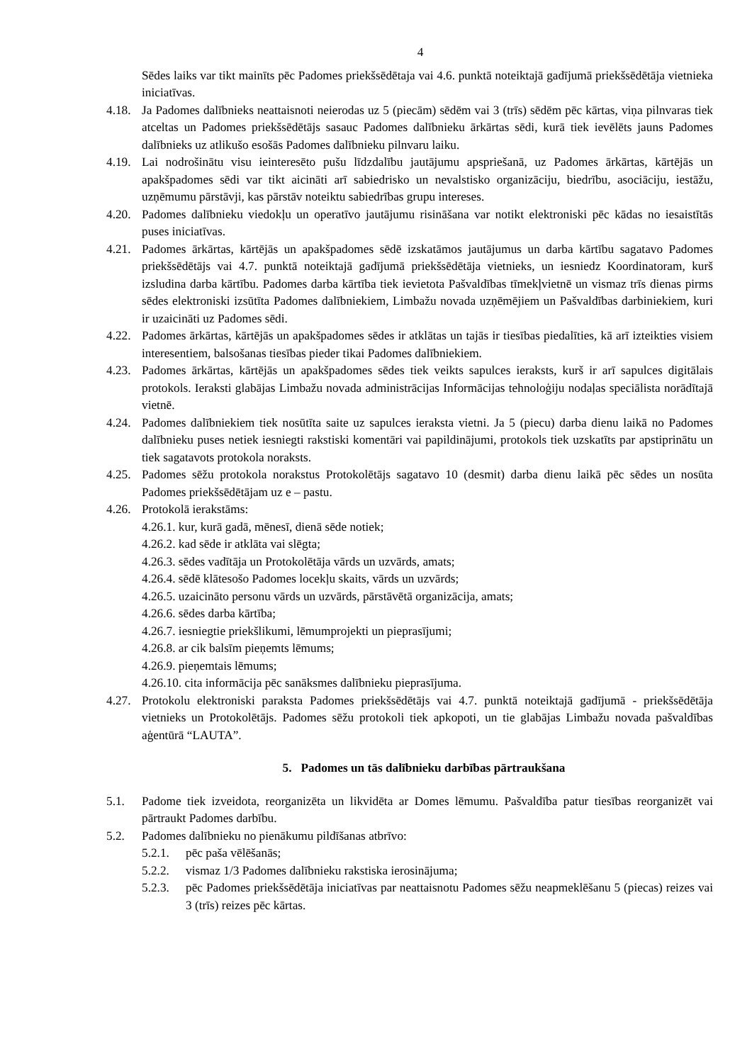4
Sēdes laiks var tikt mainīts pēc Padomes priekšsēdētaja vai 4.6. punktā noteiktajā gadījumā priekšsēdētāja vietnieka iniciatīvas.
4.18.
Ja Padomes dalībnieks neattaisnoti neierodas uz 5 (piecām) sēdēm vai 3 (trīs) sēdēm pēc kārtas, viņa pilnvaras tiek atceltas un Padomes priekšsēdētājs sasauc Padomes dalībnieku ārkārtas sēdi, kurā tiek ievēlēts jauns Padomes dalībnieks uz atlikušo esošās Padomes dalībnieku pilnvaru laiku.
4.19.
Lai nodrošinātu visu ieinteresēto pušu līdzdalību jautājumu apspriešanā, uz Padomes ārkārtas, kārtējās un apakšpadomes sēdi var tikt aicināti arī sabiedrisko un nevalstisko organizāciju, biedrību, asociāciju, iestāžu, uzņēmumu pārstāvji, kas pārstāv noteiktu sabiedrības grupu intereses.
4.20.
Padomes dalībnieku viedokļu un operatīvo jautājumu risināšana var notikt elektroniski pēc kādas no iesaistītās puses iniciatīvas.
4.21.
Padomes ārkārtas, kārtējās un apakšpadomes sēdē izskatāmos jautājumus un darba kārtību sagatavo Padomes priekšsēdētājs vai 4.7. punktā noteiktajā gadījumā priekšsēdētāja vietnieks, un iesniedz Koordinatoram, kurš izsludina darba kārtību. Padomes darba kārtība tiek ievietota Pašvaldības tīmekļvietnē un vismaz trīs dienas pirms sēdes elektroniski izsūtīta Padomes dalībniekiem, Limbažu novada uzņēmējiem un Pašvaldības darbiniekiem, kuri ir uzaicināti uz Padomes sēdi.
4.22.
Padomes ārkārtas, kārtējās un apakšpadomes sēdes ir atklātas un tajās ir tiesības piedalīties, kā arī izteikties visiem interesentiem, balsošanas tiesības pieder tikai Padomes dalībniekiem.
4.23.
Padomes ārkārtas, kārtējās un apakšpadomes sēdes tiek veikts sapulces ieraksts, kurš ir arī sapulces digitālais protokols. Ieraksti glabājas Limbažu novada administrācijas Informācijas tehnoloģiju nodaļas speciālista norādītajā vietnē.
4.24.
Padomes dalībniekiem tiek nosūtīta saite uz sapulces ieraksta vietni. Ja 5 (piecu) darba dienu laikā no Padomes dalībnieku puses netiek iesniegti rakstiski komentāri vai papildinājumi, protokols tiek uzskatīts par apstiprinātu un tiek sagatavots protokola noraksts.
4.25.
Padomes sēžu protokola norakstus Protokolētājs sagatavo 10 (desmit) darba dienu laikā pēc sēdes un nosūta Padomes priekšsēdētājam uz e – pastu.
4.26.
Protokolā ierakstāms:
4.26.1. kur, kurā gadā, mēnesī, dienā sēde notiek;
4.26.2. kad sēde ir atklāta vai slēgta;
4.26.3. sēdes vadītāja un Protokolētāja vārds un uzvārds, amats;
4.26.4. sēdē klātesošo Padomes locekļu skaits, vārds un uzvārds;
4.26.5. uzaicināto personu vārds un uzvārds, pārstāvētā organizācija, amats;
4.26.6. sēdes darba kārtība;
4.26.7. iesniegtie priekšlikumi, lēmumprojekti un pieprasījumi;
4.26.8. ar cik balsīm pieņemts lēmums;
4.26.9. pieņemtais lēmums;
4.26.10. cita informācija pēc sanāksmes dalībnieku pieprasījuma.
4.27.
Protokolu elektroniski paraksta Padomes priekšsēdētājs vai 4.7. punktā noteiktajā gadījumā - priekšsēdētāja vietnieks un Protokolētājs. Padomes sēžu protokoli tiek apkopoti, un tie glabājas Limbažu novada pašvaldības aģentūrā “LAUTA”.
5. Padomes un tās dalībnieku darbības pārtraukšana
5.1. Padome tiek izveidota, reorganizēta un likvidēta ar Domes lēmumu. Pašvaldība patur tiesības reorganizēt vai pārtraukt Padomes darbību.
5.2. Padomes dalībnieku no pienākumu pildīšanas atbrīvo:
5.2.1.
pēc paša vēlēšanās;
5.2.2.
vismaz 1/3 Padomes dalībnieku rakstiska ierosinājuma;
5.2.3.
pēc Padomes priekšsēdētāja iniciatīvas par neattaisnotu Padomes sēžu neapmeklēšanu 5 (piecas) reizes vai 3 (trīs) reizes pēc kārtas.